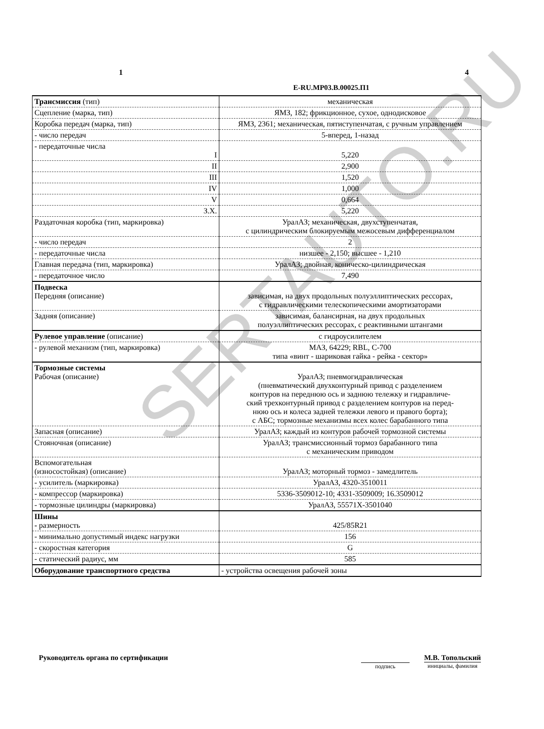1 4
E-RU.MP03.B.00025.П1
| Трансмиссия (тип) | механическая |
| Сцепление (марка, тип) | ЯМЗ, 182; фрикционное, сухое, однодисковое |
| Коробка передач (марка, тип) | ЯМЗ, 2361; механическая, пятиступенчатая, с ручным управлением |
| - число передач | 5-вперед, 1-назад |
| - передаточные числа I | 5,220 |
| II | 2,900 |
| III | 1,520 |
| IV | 1,000 |
| V | 0,664 |
| З.Х. | 5,220 |
| Раздаточная коробка (тип, маркировка) | УралАЗ; механическая, двухступенчатая, с цилиндрическим блокируемым межосевым дифференциалом |
| - число передач | 2 |
| - передаточные числа | низшее - 2,150; высшее - 1,210 |
| Главная передача (тип, маркировка) | УралАЗ; двойная, коническо-цилиндрическая |
| - передаточное число | 7,490 |
| Подвеска Передняя (описание) | зависимая, на двух продольных полуэллиптических рессорах, с гидравлическими телескопическими амортизаторами |
| Задняя (описание) | зависимая, балансирная, на двух продольных полуэллиптических рессорах, с реактивными штангами |
| Рулевое управление (описание) | с гидроусилителем |
| - рулевой механизм (тип, маркировка) | МАЗ, 64229; RBL, С-700 типа «винт - шариковая гайка - рейка - сектор» |
| Тормозные системы Рабочая (описание) | УралАЗ; пневмогидравлическая (пневматический двухконтурный привод с разделением контуров на переднюю ось и заднюю тележку и гидравличе- ский трехконтурный привод с разделением контуров на перед- нюю ось и колеса задней тележки левого и правого борта); с АБС; тормозные механизмы всех колес барабанного типа |
| Запасная (описание) | УралАЗ; каждый из контуров рабочей тормозной системы |
| Стояночная (описание) | УралАЗ; трансмиссионный тормоз барабанного типа с механическим приводом |
| Вспомогательная (износостойкая) (описание) | УралАЗ; моторный тормоз - замедлитель |
| - усилитель (маркировка) | УралАЗ, 4320-3510011 |
| - компрессор (маркировка) | 5336-3509012-10; 4331-3509009; 16.3509012 |
| - тормозные цилиндры (маркировка) | УралАЗ, 55571Х-3501040 |
| Шины - размерность | 425/85R21 |
| - минимально допустимый индекс нагрузки | 156 |
| - скоростная категория | G |
| - статический радиус, мм | 585 |
| Оборудование транспортного средства | - устройства освещения рабочей зоны |
SERTAUTO.RU
Руководитель органа по сертификации
подпись
М.В. Топольский
инициалы, фамилия